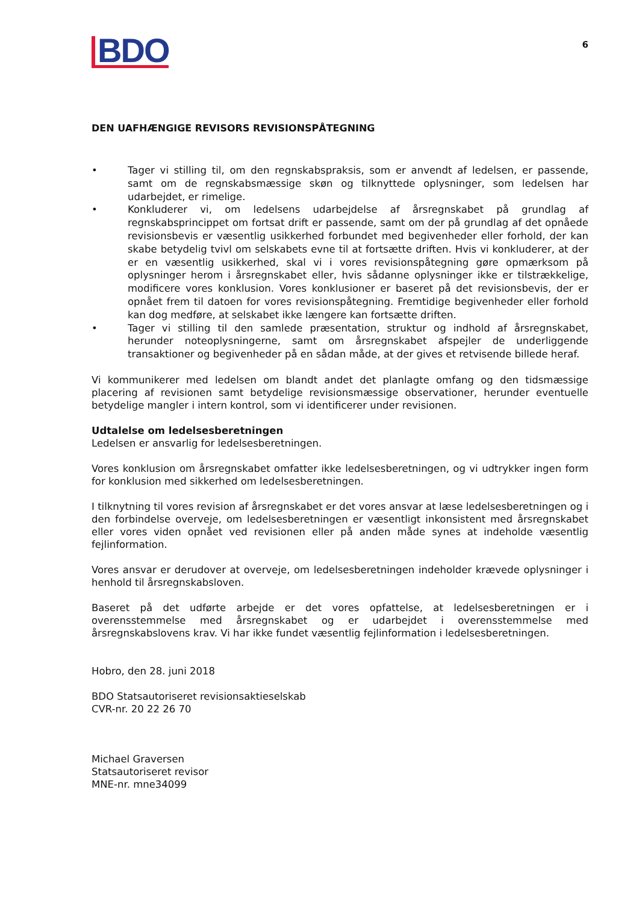BDO
6
DEN UAFHÆNGIGE REVISORS REVISIONSPÅTEGNING
• Tager vi stilling til, om den regnskabspraksis, som er anvendt af ledelsen, er passende, samt om de regnskabsmæssige skøn og tilknyttede oplysninger, som ledelsen har udarbejdet, er rimelige.
• Konkluderer vi, om ledelsens udarbejdelse af årsregnskabet på grundlag af regnskabsprincippet om fortsat drift er passende, samt om der på grundlag af det opnåede revisionsbevis er væsentlig usikkerhed forbundet med begivenheder eller forhold, der kan skabe betydelig tvivl om selskabets evne til at fortsætte driften. Hvis vi konkluderer, at der er en væsentlig usikkerhed, skal vi i vores revisionspåtegning gøre opmærksom på oplysninger herom i årsregn­skabet eller, hvis sådanne oplysninger ikke er tilstrækkelige, modificere vores konklusion. Vores konklusioner er baseret på det revisionsbevis, der er opnået frem til datoen for vores revisionspåtegning. Fremtidige begivenheder eller forhold kan dog medføre, at selskabet ikke længere kan fortsætte driften.
• Tager vi stilling til den samlede præsentation, struktur og indhold af årsregnskabet, herunder noteoplysningerne, samt om årsregnskabet afspejler de underliggende transaktioner og begivenheder på en sådan måde, at der gives et retvisende billede heraf.
Vi kommunikerer med ledelsen om blandt andet det planlagte omfang og den tidsmæssige placering af revisionen samt betydelige revisionsmæssige observationer, herunder eventuelle betydelige mangler i intern kontrol, som vi identificerer under revisionen.
Udtalelse om ledelsesberetningen
Ledelsen er ansvarlig for ledelsesberetningen.
Vores konklusion om årsregnskabet omfatter ikke ledelsesberetningen, og vi udtrykker ingen form for konklusion med sikkerhed om ledelsesberetningen.
I tilknytning til vores revision af årsregnskabet er det vores ansvar at læse ledelsesberetningen og i den forbindelse overveje, om ledelsesberetningen er væsentligt inkonsistent med årsregnskabet eller vores viden opnået ved revisionen eller på anden måde synes at indeholde væsentlig fejlinformation.
Vores ansvar er derudover at overveje, om ledelsesberetningen indeholder krævede oplysninger i henhold til årsregnskabsloven.
Baseret på det udførte arbejde er det vores opfattelse, at ledelsesberetningen er i overensstemmelse med årsregnskabet og er udarbejdet i overensstemmelse med årsregnskabslovens krav. Vi har ikke fundet væsentlig fejlinformation i ledelsesberetningen.
Hobro, den 28. juni 2018
BDO Statsautoriseret revisionsaktieselskab
CVR-nr. 20 22 26 70
Michael Graversen
Statsautoriseret revisor
MNE-nr. mne34099